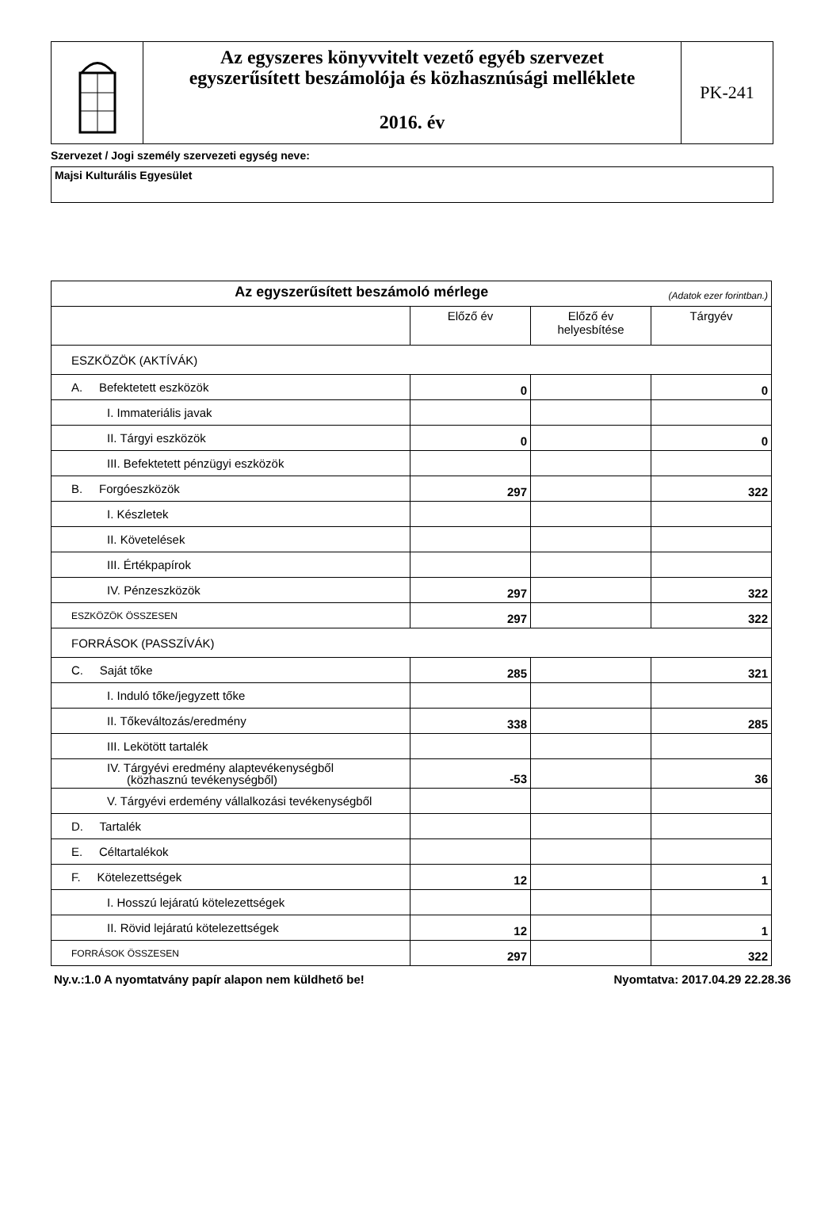Az egyszeres könyvvitelt vezető egyéb szervezet
egyszerűsített beszámolója és közhasznúsági melléklete
2016. év
PK-241
Szervezet / Jogi személy szervezeti egység neve:
Majsi Kulturális Egyesület
| Az egyszerűsített beszámoló mérlege (Adatok ezer forintban.) | | | |
| --- | --- | --- | --- |
| | Előző év | Előző év helyesbítése | Tárgyév |
| ESZKÖZÖK (AKTÍVÁK) | | | |
| A. Befektetett eszközök | 0 | | 0 |
| I. Immateriális javak | | | |
| II. Tárgyi eszközök | 0 | | 0 |
| III. Befektetett pénzügyi eszközök | | | |
| B. Forgóeszközök | 297 | | 322 |
| I. Készletek | | | |
| II. Követelések | | | |
| III. Értékpapírok | | | |
| IV. Pénzeszközök | 297 | | 322 |
| ESZKÖZÖK ÖSSZESEN | 297 | | 322 |
| FORRÁSOK (PASSZÍVÁK) | | | |
| C. Saját tőke | 285 | | 321 |
| I. Induló tőke/jegyzett tőke | | | |
| II. Tőkeváltozás/eredmény | 338 | | 285 |
| III. Lekötött tartalék | | | |
| IV. Tárgyévi eredmény alaptevékenységből (közhasznú tevékenységből) | -53 | | 36 |
| V. Tárgyévi erdemény vállalkozási tevékenységből | | | |
| D. Tartalék | | | |
| E. Céltartalékok | | | |
| F. Kötelezettségek | 12 | | 1 |
| I. Hosszú lejáratú kötelezettségek | | | |
| II. Rövid lejáratú kötelezettségek | 12 | | 1 |
| FORRÁSOK ÖSSZESEN | 297 | | 322 |
Ny.v.:1.0 A nyomtatvány papír alapon nem küldhető be! Nyomtatva: 2017.04.29 22.28.36